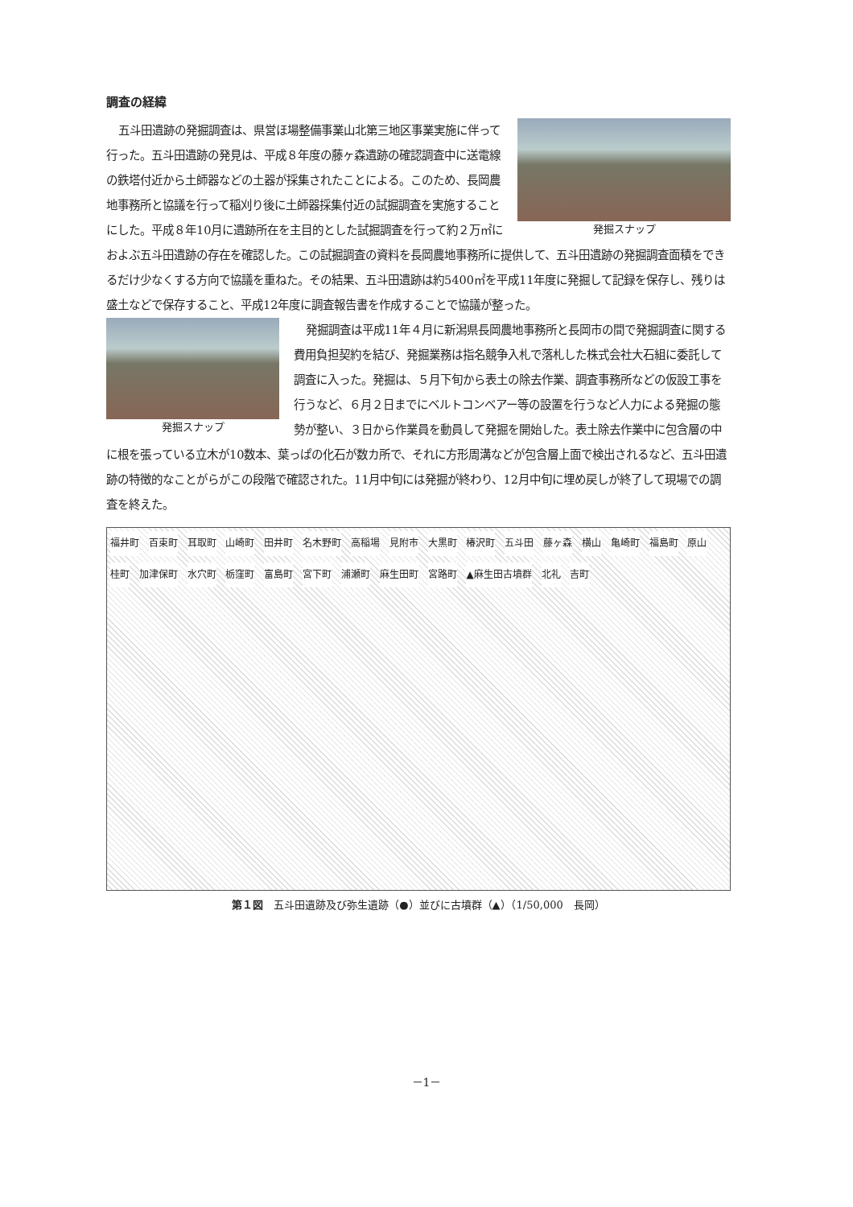調査の経緯
発掘スナップ
五斗田遺跡の発掘調査は、県営ほ場整備事業山北第三地区事業実施に伴って行った。五斗田遺跡の発見は、平成８年度の藤ヶ森遺跡の確認調査中に送電線の鉄塔付近から土師器などの土器が採集されたことによる。このため、長岡農地事務所と協議を行って稲刈り後に土師器採集付近の試掘調査を実施することにした。平成８年10月に遺跡所在を主目的とした試掘調査を行って約２万㎡におよぶ五斗田遺跡の存在を確認した。この試掘調査の資料を長岡農地事務所に提供して、五斗田遺跡の発掘調査面積をできるだけ少なくする方向で協議を重ねた。その結果、五斗田遺跡は約5400㎡を平成11年度に発掘して記録を保存し、残りは盛土などで保存すること、平成12年度に調査報告書を作成することで協議が整った。
発掘スナップ
発掘調査は平成11年４月に新潟県長岡農地事務所と長岡市の間で発掘調査に関する費用負担契約を結び、発掘業務は指名競争入札で落札した株式会社大石組に委託して調査に入った。発掘は、５月下旬から表土の除去作業、調査事務所などの仮設工事を行うなど、６月２日までにベルトコンベアー等の設置を行うなど人力による発掘の態勢が整い、３日から作業員を動員して発掘を開始した。表土除去作業中に包含層の中に根を張っている立木が10数本、葉っぱの化石が数カ所で、それに方形周溝などが包含層上面で検出されるなど、五斗田遺跡の特徴的なことがらがこの段階で確認された。11月中旬には発掘が終わり、12月中旬に埋め戻しが終了して現場での調査を終えた。
福井町 百束町 耳取町 山崎町 田井町 名木野町 高稲場 見附市 大黒町 椿沢町 五斗田 藤ヶ森 横山 亀崎町 福島町 原山 桂町 加津保町 水穴町 栃窪町 富島町 宮下町 浦瀬町 麻生田町 宮路町 ▲麻生田古墳群 北礼 吉町
第１図　五斗田遺跡及び弥生遺跡（●）並びに古墳群（▲）（1/50,000　長岡）
－1－